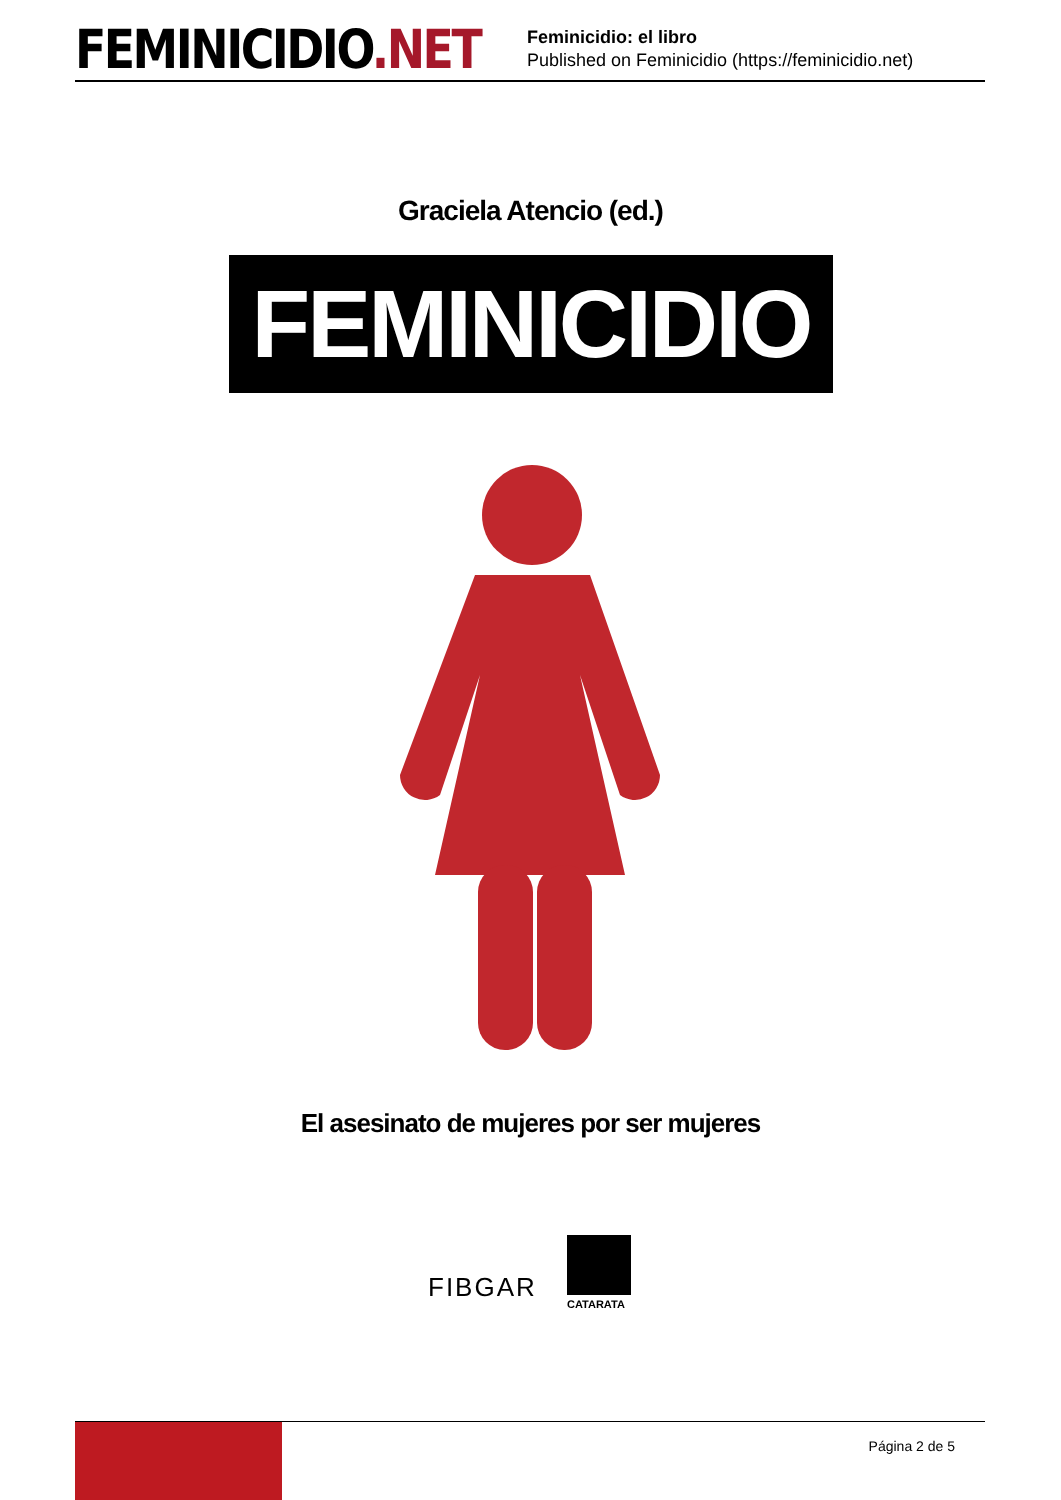FEMINICIDIO.NET
Feminicidio: el libro
Published on Feminicidio (https://feminicidio.net)
Graciela Atencio (ed.)
FEMINICIDIO
El asesinato de mujeres por ser mujeres
FIBGAR
CATARATA
Página 2 de 5